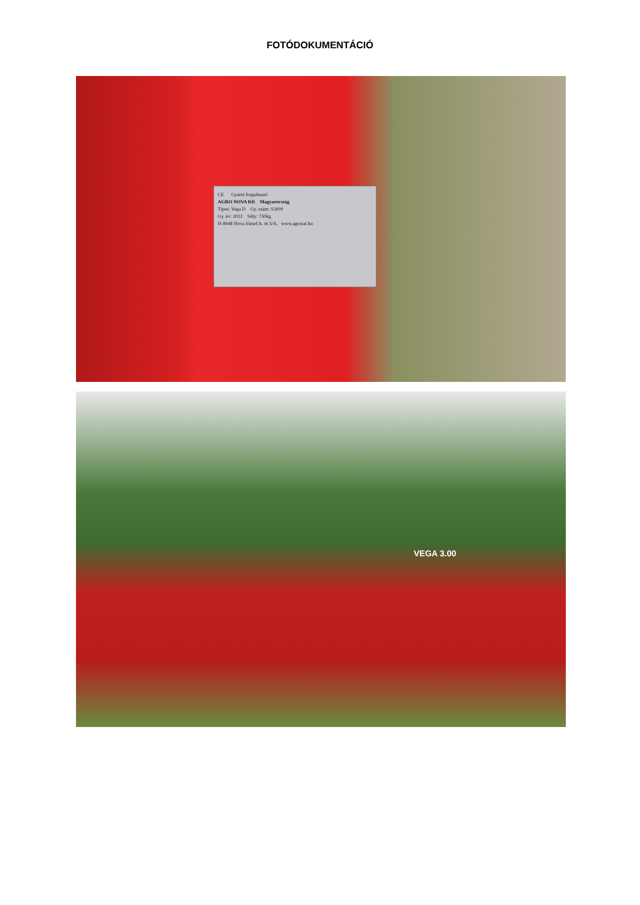FOTÓDOKUMENTÁCIÓ
CE Gyártó forgalmazó
AGRO NOVA Kft Magyarország
Típus: Vega D Gy. szám: S3000
Gy. év: 2022 Súly: 730kg.
H-8948 Nova József A. út 5/A. www.agrosat.hu
VEGA 3.00